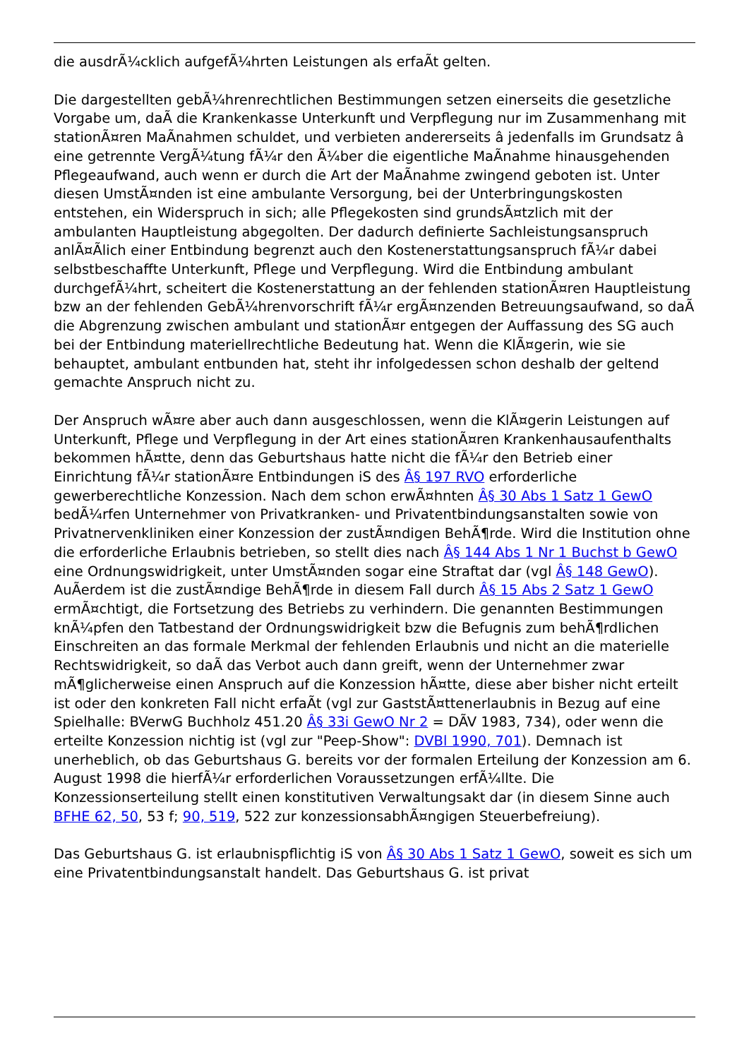die ausdrÃ¼cklich aufgefÃ¼hrten Leistungen als erfaÃt gelten.
Die dargestellten gebÃ¼hrenrechtlichen Bestimmungen setzen einerseits die gesetzliche Vorgabe um, daÃ die Krankenkasse Unterkunft und Verpflegung nur im Zusammenhang mit stationÃ¤ren MaÃnahmen schuldet, und verbieten andererseits â jedenfalls im Grundsatz â eine getrennte VergÃ¼tung fÃ¼r den Ã¼ber die eigentliche MaÃnahme hinausgehenden Pflegeaufwand, auch wenn er durch die Art der MaÃnahme zwingend geboten ist. Unter diesen UmstÃ¤nden ist eine ambulante Versorgung, bei der Unterbringungskosten entstehen, ein Widerspruch in sich; alle Pflegekosten sind grundsÃ¤tzlich mit der ambulanten Hauptleistung abgegolten. Der dadurch definierte Sachleistungsanspruch anlÃ¤Ãlich einer Entbindung begrenzt auch den Kostenerstattungsanspruch fÃ¼r dabei selbstbeschaffte Unterkunft, Pflege und Verpflegung. Wird die Entbindung ambulant durchgefÃ¼hrt, scheitert die Kostenerstattung an der fehlenden stationÃ¤ren Hauptleistung bzw an der fehlenden GebÃ¼hrenvorschrift fÃ¼r ergÃ¤nzenden Betreuungsaufwand, so daÃ die Abgrenzung zwischen ambulant und stationÃ¤r entgegen der Auffassung des SG auch bei der Entbindung materiellrechtliche Bedeutung hat. Wenn die KlÃ¤gerin, wie sie behauptet, ambulant entbunden hat, steht ihr infolgedessen schon deshalb der geltend gemachte Anspruch nicht zu.
Der Anspruch wÃ¤re aber auch dann ausgeschlossen, wenn die KlÃ¤gerin Leistungen auf Unterkunft, Pflege und Verpflegung in der Art eines stationÃ¤ren Krankenhausaufenthalts bekommen hÃ¤tte, denn das Geburtshaus hatte nicht die fÃ¼r den Betrieb einer Einrichtung fÃ¼r stationÃ¤re Entbindungen iS des Â§ 197 RVO erforderliche gewerberechtliche Konzession. Nach dem schon erwÃ¤hnten Â§ 30 Abs 1 Satz 1 GewO bedÃ¼rfen Unternehmer von Privatkranken- und Privatentbindungsanstalten sowie von Privatnervenkliniken einer Konzession der zustÃ¤ndigen BehÃ¶rde. Wird die Institution ohne die erforderliche Erlaubnis betrieben, so stellt dies nach Â§ 144 Abs 1 Nr 1 Buchst b GewO eine Ordnungswidrigkeit, unter UmstÃ¤nden sogar eine Straftat dar (vgl Â§ 148 GewO). AuÃerdem ist die zustÃ¤ndige BehÃ¶rde in diesem Fall durch Â§ 15 Abs 2 Satz 1 GewO ermÃ¤chtigt, die Fortsetzung des Betriebs zu verhindern. Die genannten Bestimmungen knÃ¼pfen den Tatbestand der Ordnungswidrigkeit bzw die Befugnis zum behÃ¶rdlichen Einschreiten an das formale Merkmal der fehlenden Erlaubnis und nicht an die materielle Rechtswidrigkeit, so daÃ das Verbot auch dann greift, wenn der Unternehmer zwar mÃ¶glicherweise einen Anspruch auf die Konzession hÃ¤tte, diese aber bisher nicht erteilt ist oder den konkreten Fall nicht erfaÃt (vgl zur GaststÃ¤ttenerlaubnis in Bezug auf eine Spielhalle: BVerwG Buchholz 451.20 Â§ 33i GewO Nr 2 = DÃV 1983, 734), oder wenn die erteilte Konzession nichtig ist (vgl zur "Peep-Show": DVBl 1990, 701). Demnach ist unerheblich, ob das Geburtshaus G. bereits vor der formalen Erteilung der Konzession am 6. August 1998 die hierfÃ¼r erforderlichen Voraussetzungen erfÃ¼llte. Die Konzessionserteilung stellt einen konstitutiven Verwaltungsakt dar (in diesem Sinne auch BFHE 62, 50, 53 f; 90, 519, 522 zur konzessionsabhÃ¤ngigen Steuerbefreiung).
Das Geburtshaus G. ist erlaubnispflichtig iS von Â§ 30 Abs 1 Satz 1 GewO, soweit es sich um eine Privatentbindungsanstalt handelt. Das Geburtshaus G. ist privat